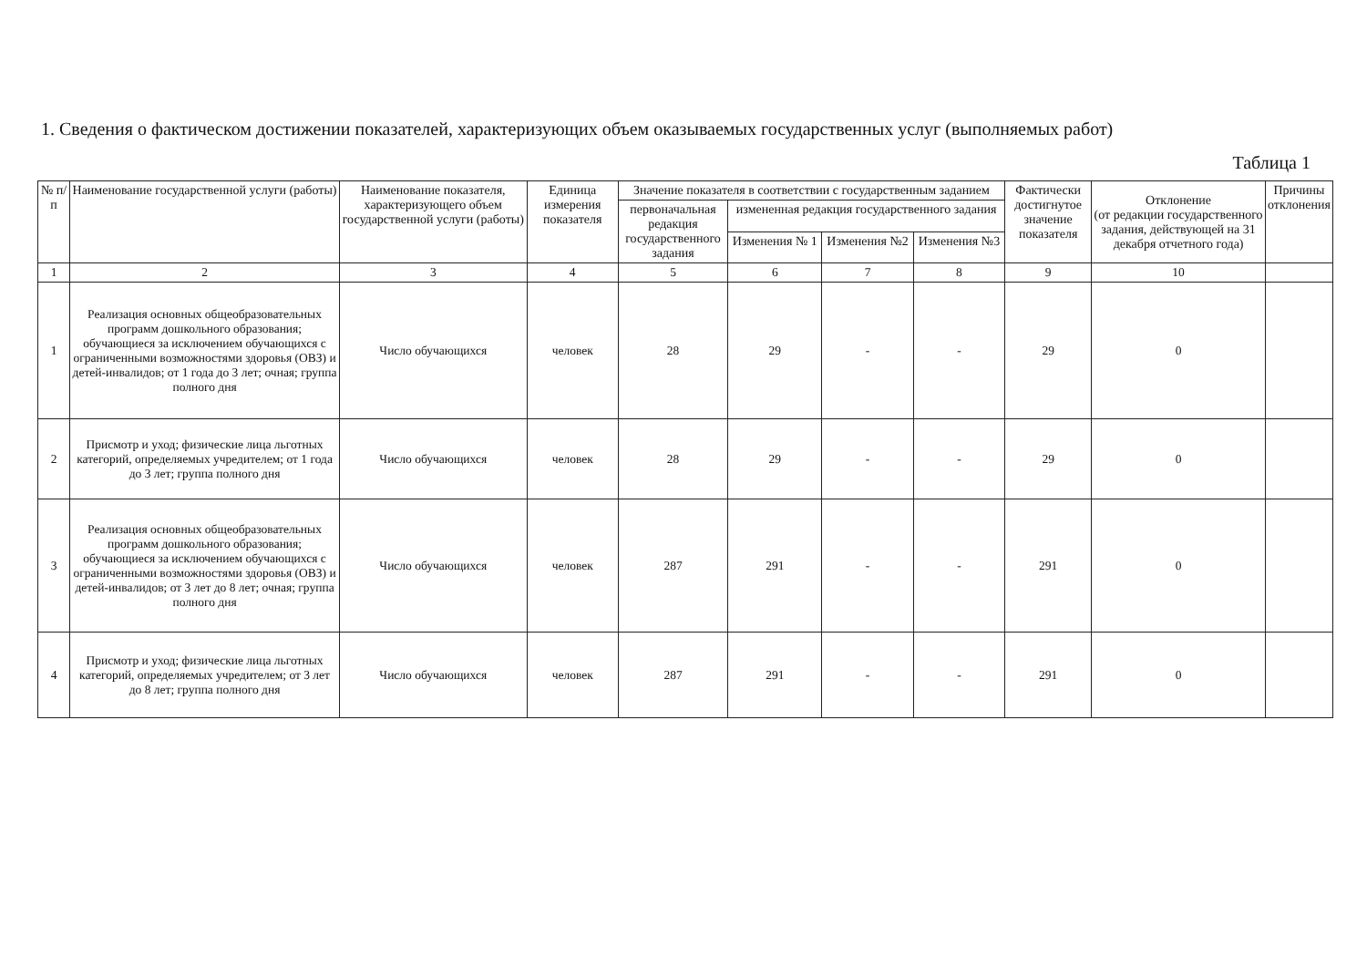1. Сведения о фактическом достижении показателей, характеризующих объем оказываемых государственных услуг (выполняемых работ)
Таблица 1
| № п/п | Наименование государственной услуги (работы) | Наименование показателя, характеризующего объем государственной услуги (работы) | Единица измерения показателя | Значение показателя в соответствии с государственным заданием | | | | Фактически достигнутое значение показателя | Отклонение (от редакции государственного задания, действующей на 31 декабря отчетного года) | Причины отклонения |
| --- | --- | --- | --- | --- | --- | --- | --- | --- | --- | --- |
| | | | | первоначальная редакция государственного задания | измененная редакция государственного задания | | | | | |
| | | | | | Изменения № 1 | Изменения №2 | Изменения №3 | | | |
| 1 | 2 | 3 | 4 | 5 | 6 | 7 | 8 | 9 | 10 | |
| 1 | Реализация основных общеобразовательных программ дошкольного образования; обучающиеся за исключением обучающихся с ограниченными возможностями здоровья (ОВЗ) и детей-инвалидов; от 1 года до 3 лет; очная; группа полного дня | Число обучающихся | человек | 28 | 29 | - | - | 29 | 0 | |
| 2 | Присмотр и уход; физические лица льготных категорий, определяемых учредителем; от 1 года до 3 лет; группа полного дня | Число обучающихся | человек | 28 | 29 | - | - | 29 | 0 | |
| 3 | Реализация основных общеобразовательных программ дошкольного образования; обучающиеся за исключением обучающихся с ограниченными возможностями здоровья (ОВЗ) и детей-инвалидов; от 3 лет до 8 лет; очная; группа полного дня | Число обучающихся | человек | 287 | 291 | - | - | 291 | 0 | |
| 4 | Присмотр и уход; физические лица льготных категорий, определяемых учредителем; от 3 лет до 8 лет; группа полного дня | Число обучающихся | человек | 287 | 291 | - | - | 291 | 0 | |